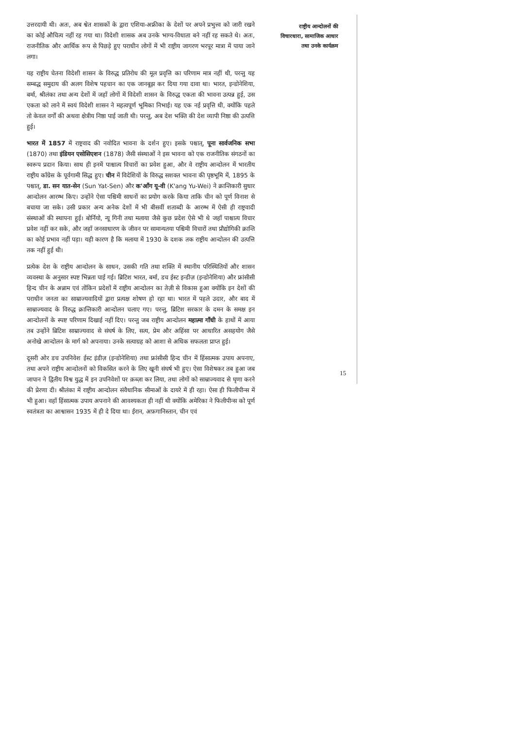उत्तरदायी थी। अतः, अब श्वेत शासकों के द्वारा एशिया-अफ्रीका के देशों पर अपने प्रभुत्त्व को जारी रखने का कोई औचित्य नहीं रह गया था। विदेशी शासक अब उनके भाग्य-विधाता बने नहीं रह सकते थे। अतः, राजनीतिक और आर्थिक रूप से पिछड़े हुए पराधीन लोगों में भी राष्ट्रीय जागरण भरपूर मात्रा में पाया जाने लगा।
यह राष्ट्रीय चेतना विदेशी शासन के विरुद्ध प्रतिरोध की मूल प्रवृत्ति का परिणाम मात्र नहीं थी, परन्तु यह सम्बद्ध समुदाय की अलग विशेष पहचान का एक जानबूझ कर दिया गया दावा था। भारत, इन्डोनेशिया, बर्मा, श्रीलंका तथा अन्य देशों में जहाँ लोगों में विदेशी शासन के विरुद्ध एकता की भावना उत्पन्न हुई, उस एकता को लाने में स्वयं विदेशी शासन ने महत्वपूर्ण भूमिका निभाई। यह एक नई प्रवृत्ति थी, क्योंकि पहले तो केवल वर्गों की अथवा क्षेत्रीय निष्ठा पाई जाती थी। परन्तु, अब देश भक्ति की देश व्यापी निष्ठा की उत्पत्ति हुई।
भारत में 1857 में राष्ट्रवाद की नवोदित भावना के दर्शन हुए। इसके पश्चात्, पूना सार्वजनिक सभा (1870) तथा इंडियन एसोसिएशन (1878) जैसी संस्थाओं ने इस भावना को एक राजनीतिक संगठनों का स्वरूप प्रदान किया। साथ ही इनमें पाश्चात्य विचारों का प्रवेश हुआ, और वे राष्ट्रीय आन्दोलन में भारतीय राष्ट्रीय काँग्रेस के पूर्वगामी सिद्ध हुए। चीन में विदेशियों के विरुद्ध सशक्त भावना की पृष्ठभूमि में, 1895 के पश्चात्, डा. सन यात-सेन (Sun Yat-Sen) और क'आँग यू-वी (K'ang Yu-Wei) ने क्रान्तिकारी सुधार आन्दोलन आरम्भ किए। उन्होंने ऐसा पश्चिमी साधनों का प्रयोग करके किया ताकि चीन को पूर्ण विनाश से बचाया जा सके। उसी प्रकार अन्य अनेक देशों में भी बीसवीं शताब्दी के आरम्भ में ऐसी ही राष्ट्रवादी संस्थाओं की स्थापना हुई। बोर्नियो, न्यू गिनी तथा मलाया जैसे कुछ प्रदेश ऐसे भी थे जहाँ पाश्चात्य विचार प्रवेश नहीं कर सके, और जहाँ जनसाधारण के जीवन पर सामान्यतया पश्चिमी विचारों तथा प्रौद्योगिकी क्रान्ति का कोई प्रभाव नहीं पड़ा। यही कारण है कि मलाया में 1930 के दशक तक राष्ट्रीय आन्दोलन की उत्पत्ति तक नहीं हुई थी।
प्रत्येक देश के राष्ट्रीय आन्दोलन के साधन, उसकी गति तथा शक्ति में स्थानीय परिस्थितियों और शासन व्यवस्था के अनुसार स्पष्ट भिन्नता पाई गई। ब्रिटिश भारत, बर्मा, डच ईस्ट इन्डीज़ (इन्डोनेशिया) और फ्रांसीसी हिन्द चीन के अन्नाम एवं तोंकिन प्रदेशों में राष्ट्रीय आन्दोलन का तेज़ी से विकास हुआ क्योंकि इन देशों की पराधीन जनता का साम्राज्यवादियों द्वारा प्रत्यक्ष शोषण हो रहा था। भारत में पहले उदार, और बाद में साम्राज्यवाद के विरुद्ध क्रान्तिकारी आन्दोलन चलाए गए। परन्तु, ब्रिटिश सरकार के दमन के समक्ष इन आन्दोलनों के स्पष्ट परिणाम दिखाई नहीं दिए। परन्तु जब राष्ट्रीय आन्दोलन महात्मा गाँधी के हाथों में आया तब उन्होंने ब्रिटिश साम्राज्यवाद से संघर्ष के लिए, सत्य, प्रेम और अहिंसा पर आधारित असहयोग जैसे अनोखे आन्दोलन के मार्ग को अपनाया। उनके सत्याग्रह को आशा से अधिक सफलता प्राप्त हुई।
दूसरी ओर डच उपनिवेश ईस्ट इंडीज़ (इन्डोनेशिया) तथा फ्रांसीसी हिन्द चीन में हिंसात्मक उपाय अपनाए, तथा अपने राष्ट्रीय आन्दोलनों को विकसित करने के लिए खूनी संघर्ष भी हुए। ऐसा विशेषकर तब हुआ जब जापान ने द्वितीय विश्व युद्ध में इन उपनिवेशों पर क़ब्ज़ा कर लिया, तथा लोगों को साम्राज्यवाद से घृणा करने की प्रेरणा दी। श्रीलंका में राष्ट्रीय आन्दोलन संवैधानिक सीमाओं के दायरे में ही रहा। ऐसा ही फिलीपीन्स में भी हुआ। वहाँ हिंसात्मक उपाय अपनाने की आवश्यकता ही नहीं थी क्योंकि अमेरिका ने फिलीपीन्स को पूर्ण स्वतंत्रता का आश्वासन 1935 में ही दे दिया था। ईरान, अफ़गानिस्तान, चीन एवं
राष्ट्रीय आन्दोलनों की
विचारधारा, सामाजिक आधार
तथा उनके कार्यक्रम
15